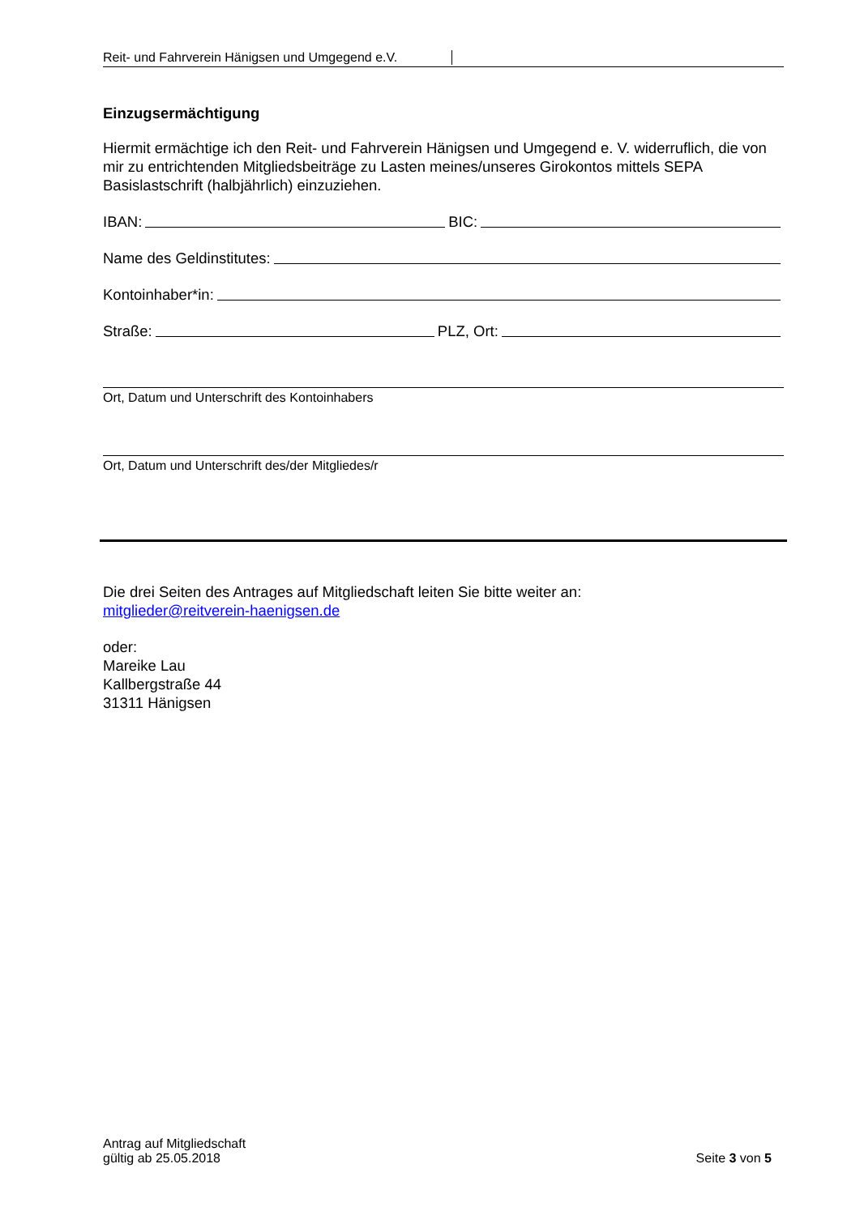Reit- und Fahrverein Hänigsen und Umgegend e.V.
Einzugsermächtigung
Hiermit ermächtige ich den Reit- und Fahrverein Hänigsen und Umgegend e. V. widerruflich, die von mir zu entrichtenden Mitgliedsbeiträge zu Lasten meines/unseres Girokontos mittels SEPA Basislastschrift (halbjährlich) einzuziehen.
IBAN: BIC:
Name des Geldinstitutes:
Kontoinhaber*in:
Straße: PLZ, Ort:
Ort, Datum und Unterschrift des Kontoinhabers
Ort, Datum und Unterschrift des/der Mitgliedes/r
Die drei Seiten des Antrages auf Mitgliedschaft leiten Sie bitte weiter an:
mitglieder@reitverein-haenigsen.de
oder:
Mareike Lau
Kallbergstraße 44
31311 Hänigsen
Antrag auf Mitgliedschaft
gültig ab 25.05.2018
Seite 3 von 5